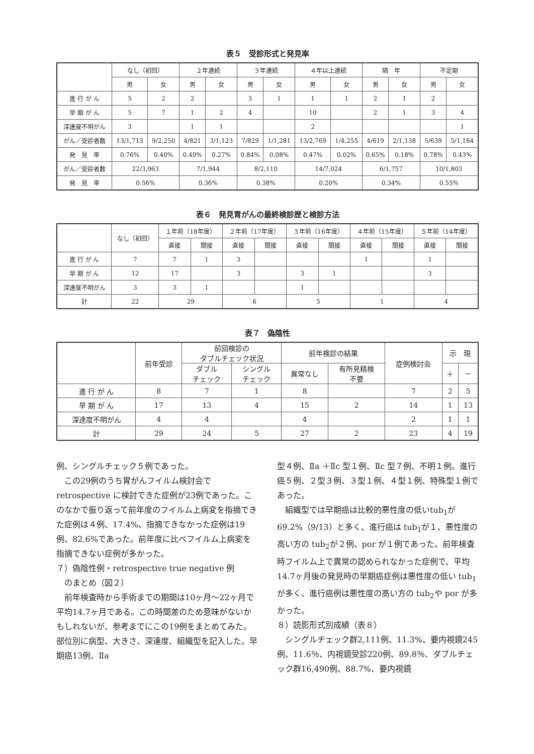表５　受診形式と発見率
| | なし（初回） | | ２年連続 | | ３年連続 | | ４年以上連続 | | 隔 年 | | 不定期 | |
| --- | --- | --- | --- | --- | --- | --- | --- | --- | --- | --- | --- | --- |
| | 男 | 女 | 男 | 女 | 男 | 女 | 男 | 女 | 男 | 女 | 男 | 女 |
| 進 行 が ん | 5 | 2 | 2 | | 3 | 1 | 1 | 1 | 2 | 1 | 2 | |
| 早 期 が ん | 5 | 7 | 1 | 2 | 4 | | 10 | | 2 | 1 | 3 | 4 |
| 深達度不明がん | 3 | | 1 | 1 | | | 2 | | | | | 1 |
| がん／受診者数 | 13/1,713 | 9/2,250 | 4/821 | 3/1,123 | 7/829 | 1/1,281 | 13/2,769 | 1/4,255 | 4/619 | 2/1,138 | 5/639 | 5/1,164 |
| 発 見 率 | 0.76% | 0.40% | 0.49% | 0.27% | 0.84% | 0.08% | 0.47% | 0.02% | 0.65% | 0.18% | 0.78% | 0.43% |
| がん／受診者数 | 22/3,963 | | 7/1,944 | | 8/2,110 | | 14/7,024 | | 6/1,757 | | 10/1,803 | |
| 発 見 率 | 0.56% | | 0.36% | | 0.38% | | 0.20% | | 0.34% | | 0.55% | |
表６　発見胃がんの最終検診歴と検診方法
| | なし（初回） | １年前（18年度） | | ２年前（17年度） | | ３年前（16年度） | | ４年前（15年度） | | ５年前（14年度） | |
| --- | --- | --- | --- | --- | --- | --- | --- | --- | --- | --- | --- |
| | | 直接 | 間接 | 直接 | 間接 | 直接 | 間接 | 直接 | 間接 | 直接 | 間接 |
| 進 行 が ん | 7 | 7 | 1 | 3 | | | | 1 | | 1 | |
| 早 期 が ん | 12 | 17 | | 3 | | 3 | 1 | | | 3 | |
| 深達度不明がん | 3 | 3 | 1 | | | 1 | | | | | |
| 計 | 22 | 29 | | 6 | | 5 | | 1 | | 4 | |
表７　偽陰性
| | 前年受診 | 前回検診の ダブルチェック状況 | | 前年検診の結果 | | 症例検討会 | 示 現 | |
| --- | --- | --- | --- | --- | --- | --- | --- | --- |
| | | ダブル チェック | シングル チェック | 異常なし | 有所見精検 不要 | | ＋ | − |
| 進 行 が ん | 8 | 7 | 1 | 8 | | 7 | 2 | 5 |
| 早 期 が ん | 17 | 13 | 4 | 15 | 2 | 14 | 1 | 13 |
| 深達度不明がん | 4 | 4 | | 4 | | 2 | 1 | 1 |
| 計 | 29 | 24 | 5 | 27 | 2 | 23 | 4 | 19 |
例、シングルチェック５例であった。
この29例のうち胃がんフイルム検討会で retrospective に検討できた症例が23例であった。このなかで振り返って前年度のフイルム上病変を指摘できた症例は４例、17.4%、指摘できなかった症例は19例、82.6%であった。前年度に比べフイルム上病変を指摘できない症例が多かった。
７）偽陰性例・retrospective true negative 例
　のまとめ（図２）
前年検査時から手術までの期間は10ヶ月〜22ヶ月で平均14.7ヶ月である。この時間差のため意味がないかもしれないが、参考までにこの19例をまとめてみた。部位別に病型、大きさ、深達度、組織型を記入した。早期癌13例、Ⅱa
型４例、Ⅱa ＋Ⅱc 型１例、Ⅱc 型７例、不明１例。進行癌５例、２型３例、３型１例、４型１例、特殊型１例であった。
組織型では早期癌は比較的悪性度の低いtub<sub>1</sub>が69.2%（9/13）と多く、進行癌は tub<sub>1</sub>が１、悪性度の高い方の tub<sub>2</sub>が２例、por が１例であった。前年検査時フイルム上で異常の認められなかった症例で、平均14.7ヶ月後の発見時の早期癌症例は悪性度の低い tub<sub>1</sub>が多く、進行癌例は悪性度の高い方の tub<sub>2</sub>や por が多かった。
８）読影形式別成績（表８）
シングルチェック群2,111例、11.3%、要内視鏡245例、11.6％、内視鏡受診220例、89.8％、ダブルチェック群16,490例、88.7%、要内視鏡